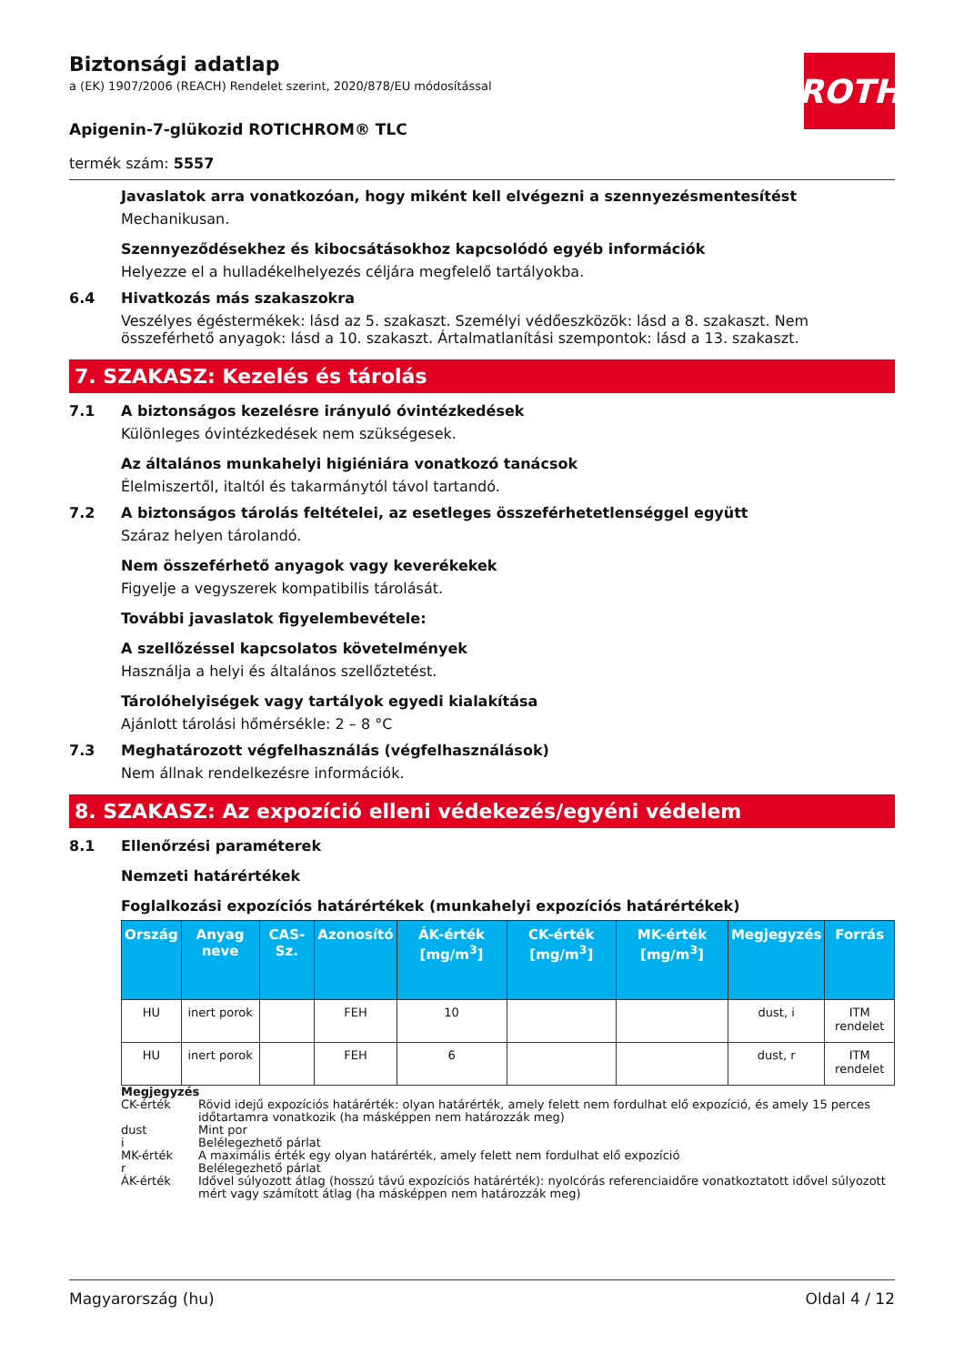ROTH
Biztonsági adatlap
a (EK) 1907/2006 (REACH) Rendelet szerint, 2020/878/EU módosítással
Apigenin-7-glükozid ROTICHROM® TLC
termék szám: 5557
Javaslatok arra vonatkozóan, hogy miként kell elvégezni a szennyezésmentesítést
Mechanikusan.
Szennyeződésekhez és kibocsátásokhoz kapcsolódó egyéb információk
Helyezze el a hulladékelhelyezés céljára megfelelő tartályokba.
6.4 Hivatkozás más szakaszokra
Veszélyes égéstermékek: lásd az 5. szakaszt. Személyi védőeszközök: lásd a 8. szakaszt. Nem összeférhető anyagok: lásd a 10. szakaszt. Ártalmatlanítási szempontok: lásd a 13. szakaszt.
7. SZAKASZ: Kezelés és tárolás
7.1 A biztonságos kezelésre irányuló óvintézkedések
Különleges óvintézkedések nem szükségesek.
Az általános munkahelyi higiéniára vonatkozó tanácsok
Élelmiszertől, italtól és takarmánytól távol tartandó.
7.2 A biztonságos tárolás feltételei, az esetleges összeférhetetlenséggel együtt
Száraz helyen tárolandó.
Nem összeférhető anyagok vagy keverékekek
Figyelje a vegyszerek kompatibilis tárolását.
További javaslatok figyelembevétele:
A szellőzéssel kapcsolatos követelmények
Használja a helyi és általános szellőztetést.
Tárolóhelyiségek vagy tartályok egyedi kialakítása
Ajánlott tárolási hőmérsékle: 2 – 8 °C
7.3 Meghatározott végfelhasználás (végfelhasználások)
Nem állnak rendelkezésre információk.
8. SZAKASZ: Az expozíció elleni védekezés/egyéni védelem
8.1 Ellenőrzési paraméterek
Nemzeti határértékek
Foglalkozási expozíciós határértékek (munkahelyi expozíciós határértékek)
| Ország | Anyag neve | CAS-Sz. | Azonosító | ÁK-érték [mg/m<sup>3</sup>] | CK-érték [mg/m<sup>3</sup>] | MK-érték [mg/m<sup>3</sup>] | Megjegyzés | Forrás |
| --- | --- | --- | --- | --- | --- | --- | --- | --- |
| HU | inert porok | | FEH | 10 | | | dust, i | ITM rendelet |
| HU | inert porok | | FEH | 6 | | | dust, r | ITM rendelet |
Megjegyzés
CK-érték Rövid idejű expozíciós határérték: olyan határérték, amely felett nem fordulhat elő expozíció, és amely 15 perces időtartamra vonatkozik (ha másképpen nem határozzák meg)
dust Mint por
i Belélegezhető párlat
MK-érték A maximális érték egy olyan határérték, amely felett nem fordulhat elő expozíció
r Belélegezhető párlat
ÁK-érték Idővel súlyozott átlag (hosszú távú expozíciós határérték): nyolcórás referenciaidőre vonatkoztatott idővel súlyozott mért vagy számított átlag (ha másképpen nem határozzák meg)
Magyarország (hu) Oldal 4 / 12